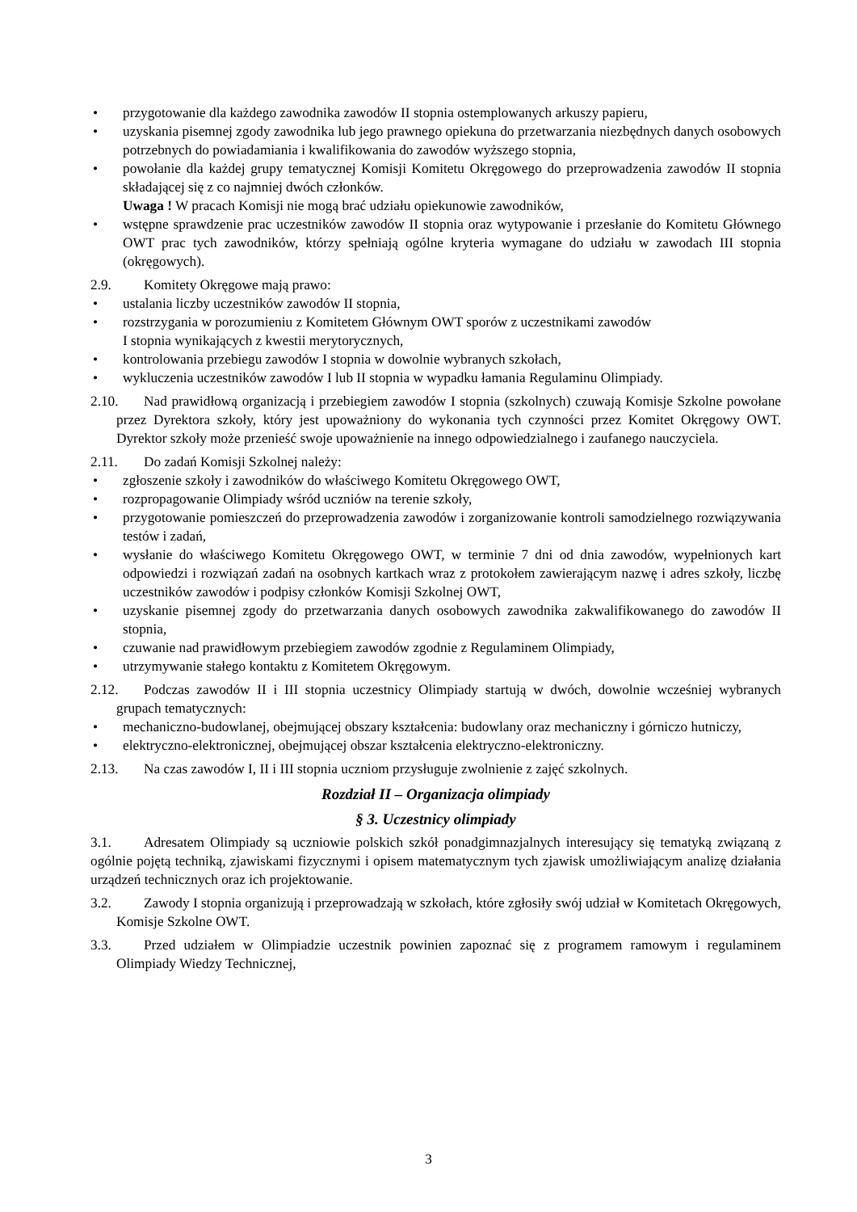• przygotowanie dla każdego zawodnika zawodów II stopnia ostemplowanych arkuszy papieru,
• uzyskania pisemnej zgody zawodnika lub jego prawnego opiekuna do przetwarzania niezbędnych danych osobowych potrzebnych do powiadamiania i kwalifikowania do zawodów wyższego stopnia,
• powołanie dla każdej grupy tematycznej Komisji Komitetu Okręgowego do przeprowadzenia zawodów II stopnia składającej się z co najmniej dwóch członków.
Uwaga ! W pracach Komisji nie mogą brać udziału opiekunowie zawodników,
• wstępne sprawdzenie prac uczestników zawodów II stopnia oraz wytypowanie i przesłanie do Komitetu Głównego OWT prac tych zawodników, którzy spełniają ogólne kryteria wymagane do udziału w zawodach III stopnia (okręgowych).
2.9. Komitety Okręgowe mają prawo:
• ustalania liczby uczestników zawodów II stopnia,
• rozstrzygania w porozumieniu z Komitetem Głównym OWT sporów z uczestnikami zawodów
I stopnia wynikających z kwestii merytorycznych,
• kontrolowania przebiegu zawodów I stopnia w dowolnie wybranych szkołach,
• wykluczenia uczestników zawodów I lub II stopnia w wypadku łamania Regulaminu Olimpiady.
2.10. Nad prawidłową organizacją i przebiegiem zawodów I stopnia (szkolnych) czuwają Komisje Szkolne powołane przez Dyrektora szkoły, który jest upoważniony do wykonania tych czynności przez Komitet Okręgowy OWT. Dyrektor szkoły może przenieść swoje upoważnienie na innego odpowiedzialnego i zaufanego nauczyciela.
2.11. Do zadań Komisji Szkolnej należy:
• zgłoszenie szkoły i zawodników do właściwego Komitetu Okręgowego OWT,
• rozpropagowanie Olimpiady wśród uczniów na terenie szkoły,
• przygotowanie pomieszczeń do przeprowadzenia zawodów i zorganizowanie kontroli samodzielnego rozwiązywania testów i zadań,
• wysłanie do właściwego Komitetu Okręgowego OWT, w terminie 7 dni od dnia zawodów, wypełnionych kart odpowiedzi i rozwiązań zadań na osobnych kartkach wraz z protokołem zawierającym nazwę i adres szkoły, liczbę uczestników zawodów i podpisy członków Komisji Szkolnej OWT,
• uzyskanie pisemnej zgody do przetwarzania danych osobowych zawodnika zakwalifikowanego do zawodów II stopnia,
• czuwanie nad prawidłowym przebiegiem zawodów zgodnie z Regulaminem Olimpiady,
• utrzymywanie stałego kontaktu z Komitetem Okręgowym.
2.12. Podczas zawodów II i III stopnia uczestnicy Olimpiady startują w dwóch, dowolnie wcześniej wybranych grupach tematycznych:
• mechaniczno-budowlanej, obejmującej obszary kształcenia: budowlany oraz mechaniczny i górniczo hutniczy,
• elektryczno-elektronicznej, obejmującej obszar kształcenia elektryczno-elektroniczny.
2.13. Na czas zawodów I, II i III stopnia uczniom przysługuje zwolnienie z zajęć szkolnych.
Rozdział II – Organizacja olimpiady
§ 3. Uczestnicy olimpiady
3.1. Adresatem Olimpiady są uczniowie polskich szkół ponadgimnazjalnych interesujący się tematyką związaną z ogólnie pojętą techniką, zjawiskami fizycznymi i opisem matematycznym tych zjawisk umożliwiającym analizę działania urządzeń technicznych oraz ich projektowanie.
3.2. Zawody I stopnia organizują i przeprowadzają w szkołach, które zgłosiły swój udział w Komitetach Okręgowych, Komisje Szkolne OWT.
3.3. Przed udziałem w Olimpiadzie uczestnik powinien zapoznać się z programem ramowym i regulaminem Olimpiady Wiedzy Technicznej,
3